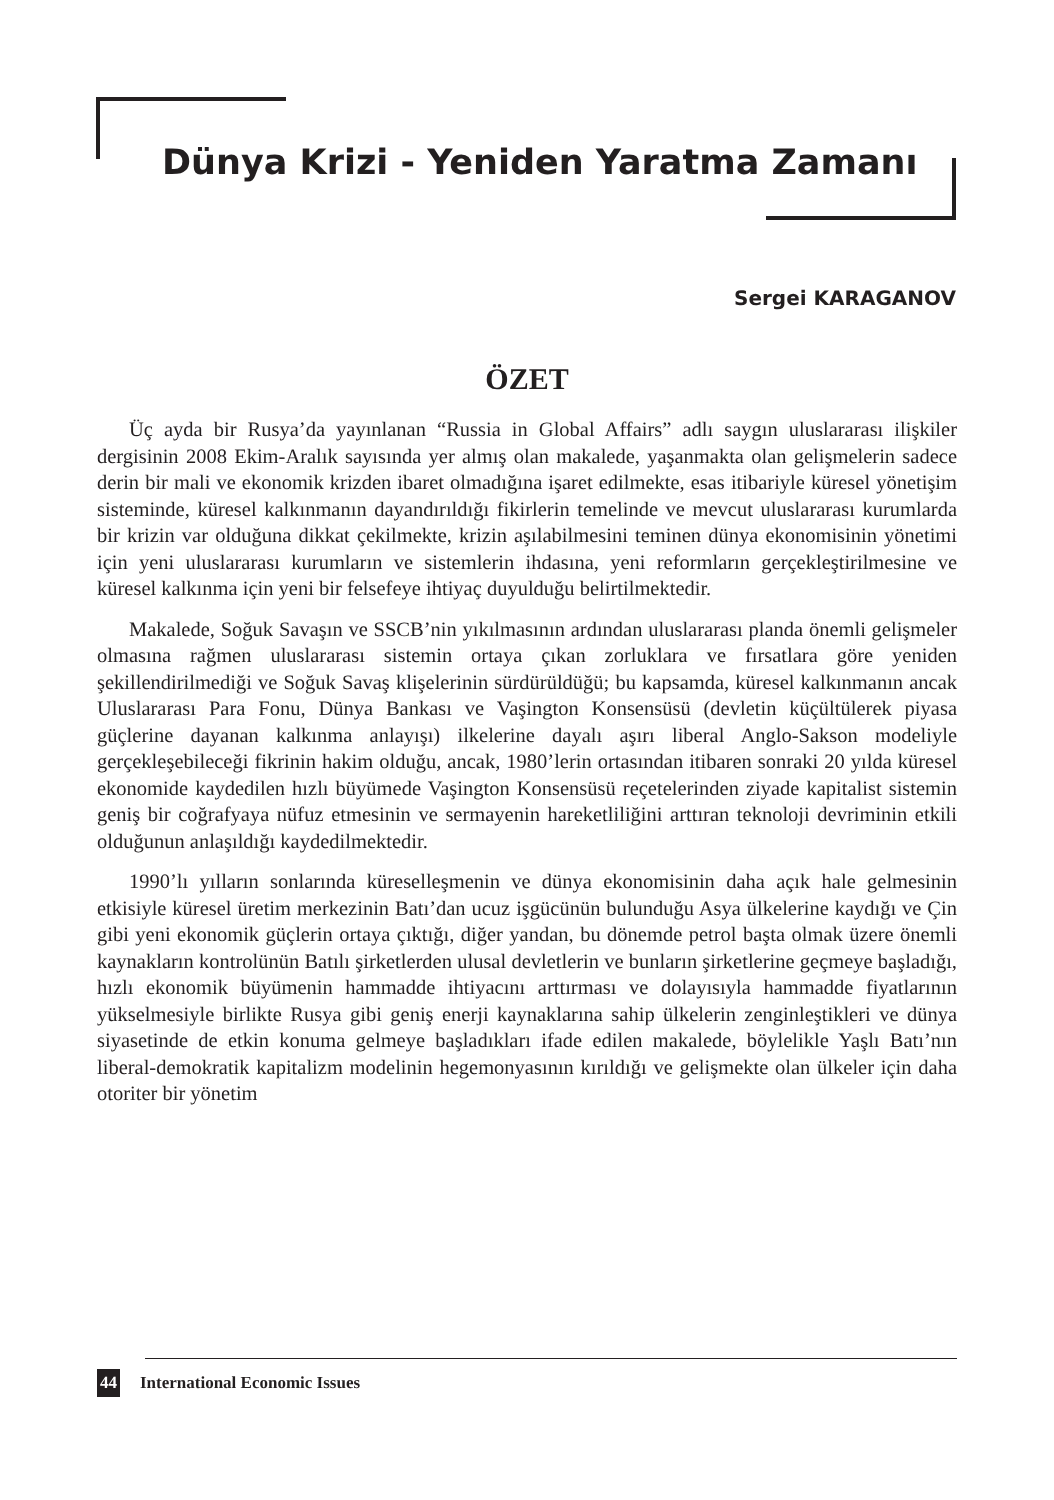Dünya Krizi - Yeniden Yaratma Zamanı
Sergei KARAGANOV
ÖZET
Üç ayda bir Rusya’da yayınlanan “Russia in Global Affairs” adlı saygın uluslararası ilişkiler dergisinin 2008 Ekim-Aralık sayısında yer almış olan makalede, yaşanmakta olan gelişmelerin sadece derin bir mali ve ekonomik krizden ibaret olmadığına işaret edilmekte, esas itibariyle küresel yönetişim sisteminde, küresel kalkınmanın dayandırıldığı fikirlerin temelinde ve mevcut uluslararası kurumlarda bir krizin var olduğuna dikkat çekilmekte, krizin aşılabilmesini teminen dünya ekonomisinin yönetimi için yeni uluslararası kurumların ve sistemlerin ihdasına, yeni reformların gerçekleştirilmesine ve küresel kalkınma için yeni bir felsefeye ihtiyaç duyulduğu belirtilmektedir.
Makalede, Soğuk Savaşın ve SSCB’nin yıkılmasının ardından uluslararası planda önemli gelişmeler olmasına rağmen uluslararası sistemin ortaya çıkan zorluklara ve fırsatlara göre yeniden şekillendirilmediği ve Soğuk Savaş klişelerinin sürdürüldüğü; bu kapsamda, küresel kalkınmanın ancak Uluslararası Para Fonu, Dünya Bankası ve Vaşington Konsensüsü (devletin küçültülerek piyasa güçlerine dayanan kalkınma anlayışı) ilkelerine dayalı aşırı liberal Anglo-Sakson modeliyle gerçekleşebileceği fikrinin hakim olduğu, ancak, 1980’lerin ortasından itibaren sonraki 20 yılda küresel ekonomide kaydedilen hızlı büyümede Vaşington Konsensüsü reçetelerinden ziyade kapitalist sistemin geniş bir coğrafyaya nüfuz etmesinin ve sermayenin hareketliliğini arttıran teknoloji devriminin etkili olduğunun anlaşıldığı kaydedilmektedir.
1990’lı yılların sonlarında küreselleşmenin ve dünya ekonomisinin daha açık hale gelmesinin etkisiyle küresel üretim merkezinin Batı’dan ucuz işgücünün bulunduğu Asya ülkelerine kaydığı ve Çin gibi yeni ekonomik güçlerin ortaya çıktığı, diğer yandan, bu dönemde petrol başta olmak üzere önemli kaynakların kontrolünün Batılı şirketlerden ulusal devletlerin ve bunların şirketlerine geçmeye başladığı, hızlı ekonomik büyümenin hammadde ihtiyacını arttırması ve dolayısıyla hammadde fiyatlarının yükselmesiyle birlikte Rusya gibi geniş enerji kaynaklarına sahip ülkelerin zenginleştikleri ve dünya siyasetinde de etkin konuma gelmeye başladıkları ifade edilen makalede, böylelikle Yaşlı Batı’nın liberal-demokratik kapitalizm modelinin hegemonyasının kırıldığı ve gelişmekte olan ülkeler için daha otoriter bir yönetim
44 International Economic Issues